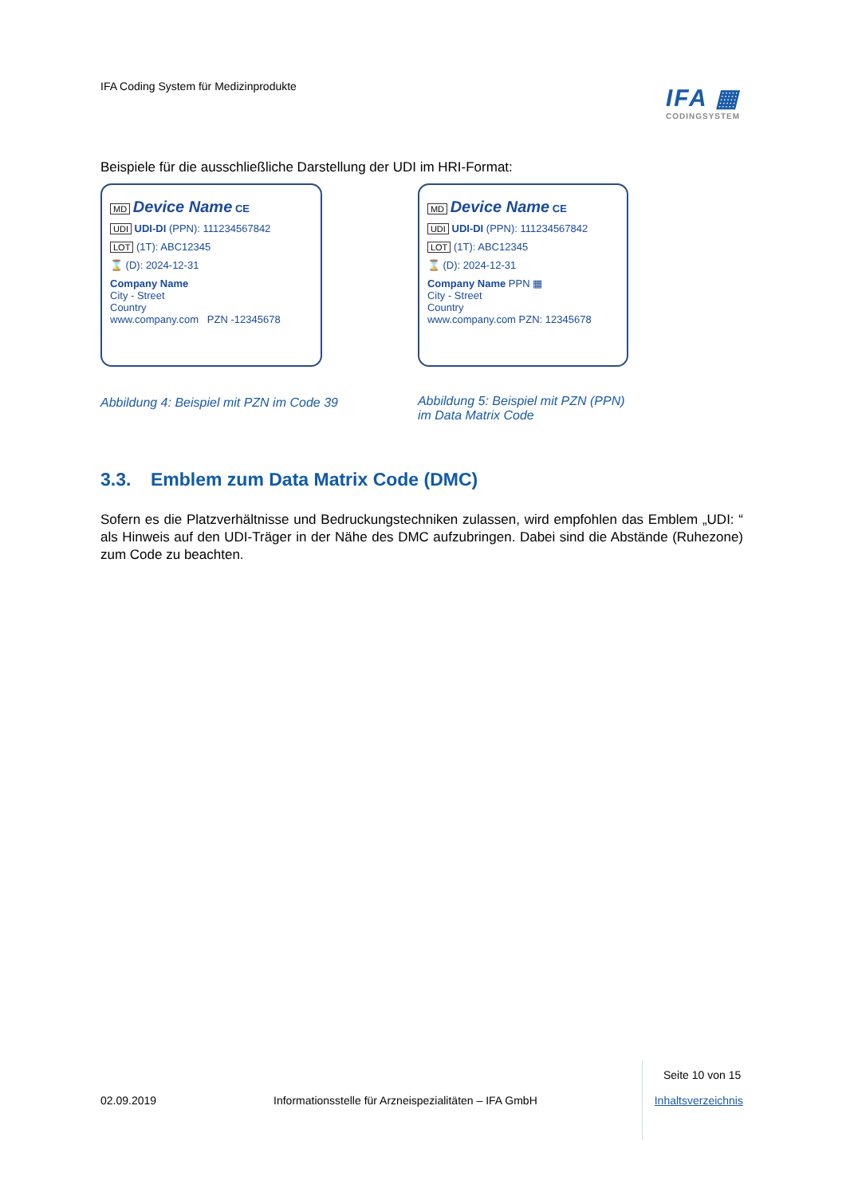IFA Coding System für Medizinprodukte
IFA ▦
CODINGSYSTEM
Beispiele für die ausschließliche Darstellung der UDI im HRI-Format:
MD Device Name CE
UDI UDI-DI (PPN): 111234567842
LOT (1T): ABC12345
⌛ (D): 2024-12-31
Company Name
City - Street
Country
www.company.com PZN -12345678
Abbildung 4: Beispiel mit PZN im Code 39
MD Device Name CE
UDI UDI-DI (PPN): 111234567842
LOT (1T): ABC12345
⌛ (D): 2024-12-31
Company Name PPN ▦
City - Street
Country
www.company.com PZN: 12345678
Abbildung 5: Beispiel mit PZN (PPN)
im Data Matrix Code
3.3. Emblem zum Data Matrix Code (DMC)
Sofern es die Platzverhältnisse und Bedruckungstechniken zulassen, wird empfohlen das Emblem „UDI: “ als Hinweis auf den UDI-Träger in der Nähe des DMC aufzubringen. Dabei sind die Abstände (Ruhezone) zum Code zu beachten.
Seite 10 von 15
02.09.2019 Informationsstelle für Arzneispezialitäten – IFA GmbH Inhaltsverzeichnis